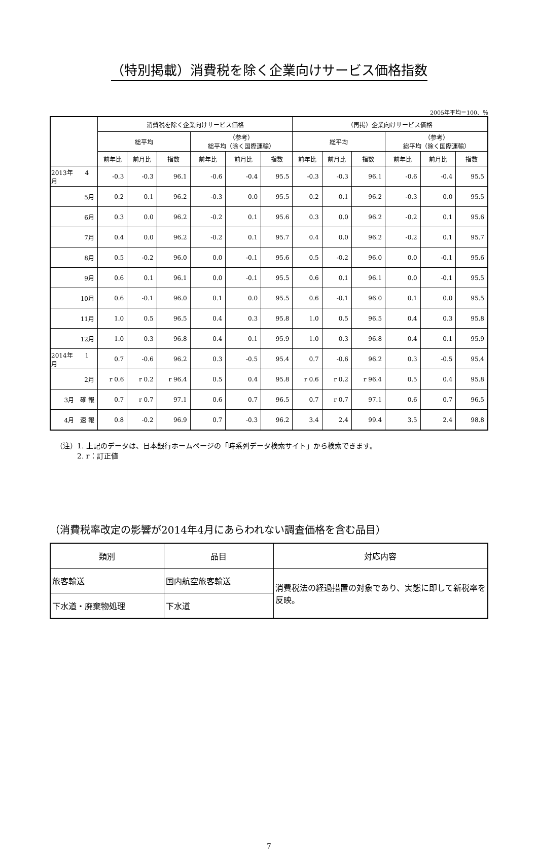（特別掲載）消費税を除く企業向けサービス価格指数
2005年平均＝100、％
| | 消費税を除く企業向けサービス価格 | | | | | | （再掲）企業向けサービス価格 | | | | | |
| --- | --- | --- | --- | --- | --- | --- | --- | --- | --- | --- | --- | --- |
| | 総平均 | | | （参考） 総平均（除く国際運輸） | | | 総平均 | | | （参考） 総平均（除く国際運輸） | | |
| | 前年比 | 前月比 | 指数 | 前年比 | 前月比 | 指数 | 前年比 | 前月比 | 指数 | 前年比 | 前月比 | 指数 |
| 2013年 4月 | -0.3 | -0.3 | 96.1 | -0.6 | -0.4 | 95.5 | -0.3 | -0.3 | 96.1 | -0.6 | -0.4 | 95.5 |
| 5月 | 0.2 | 0.1 | 96.2 | -0.3 | 0.0 | 95.5 | 0.2 | 0.1 | 96.2 | -0.3 | 0.0 | 95.5 |
| 6月 | 0.3 | 0.0 | 96.2 | -0.2 | 0.1 | 95.6 | 0.3 | 0.0 | 96.2 | -0.2 | 0.1 | 95.6 |
| 7月 | 0.4 | 0.0 | 96.2 | -0.2 | 0.1 | 95.7 | 0.4 | 0.0 | 96.2 | -0.2 | 0.1 | 95.7 |
| 8月 | 0.5 | -0.2 | 96.0 | 0.0 | -0.1 | 95.6 | 0.5 | -0.2 | 96.0 | 0.0 | -0.1 | 95.6 |
| 9月 | 0.6 | 0.1 | 96.1 | 0.0 | -0.1 | 95.5 | 0.6 | 0.1 | 96.1 | 0.0 | -0.1 | 95.5 |
| 10月 | 0.6 | -0.1 | 96.0 | 0.1 | 0.0 | 95.5 | 0.6 | -0.1 | 96.0 | 0.1 | 0.0 | 95.5 |
| 11月 | 1.0 | 0.5 | 96.5 | 0.4 | 0.3 | 95.8 | 1.0 | 0.5 | 96.5 | 0.4 | 0.3 | 95.8 |
| 12月 | 1.0 | 0.3 | 96.8 | 0.4 | 0.1 | 95.9 | 1.0 | 0.3 | 96.8 | 0.4 | 0.1 | 95.9 |
| 2014年 1月 | 0.7 | -0.6 | 96.2 | 0.3 | -0.5 | 95.4 | 0.7 | -0.6 | 96.2 | 0.3 | -0.5 | 95.4 |
| 2月 | r 0.6 | r 0.2 | r 96.4 | 0.5 | 0.4 | 95.8 | r 0.6 | r 0.2 | r 96.4 | 0.5 | 0.4 | 95.8 |
| 3月 確 報 | 0.7 | r 0.7 | 97.1 | 0.6 | 0.7 | 96.5 | 0.7 | r 0.7 | 97.1 | 0.6 | 0.7 | 96.5 |
| 4月 速 報 | 0.8 | -0.2 | 96.9 | 0.7 | -0.3 | 96.2 | 3.4 | 2.4 | 99.4 | 3.5 | 2.4 | 98.8 |
（注）1. 上記のデータは、日本銀行ホームページの「時系列データ検索サイト」から検索できます。
　　　2. r：訂正値
（消費税率改定の影響が2014年4月にあらわれない調査価格を含む品目）
| 類別 | 品目 | 対応内容 |
| --- | --- | --- |
| 旅客輸送 | 国内航空旅客輸送 | 消費税法の経過措置の対象であり、実態に即して新税率を反映。 |
| 下水道・廃棄物処理 | 下水道 | |
7